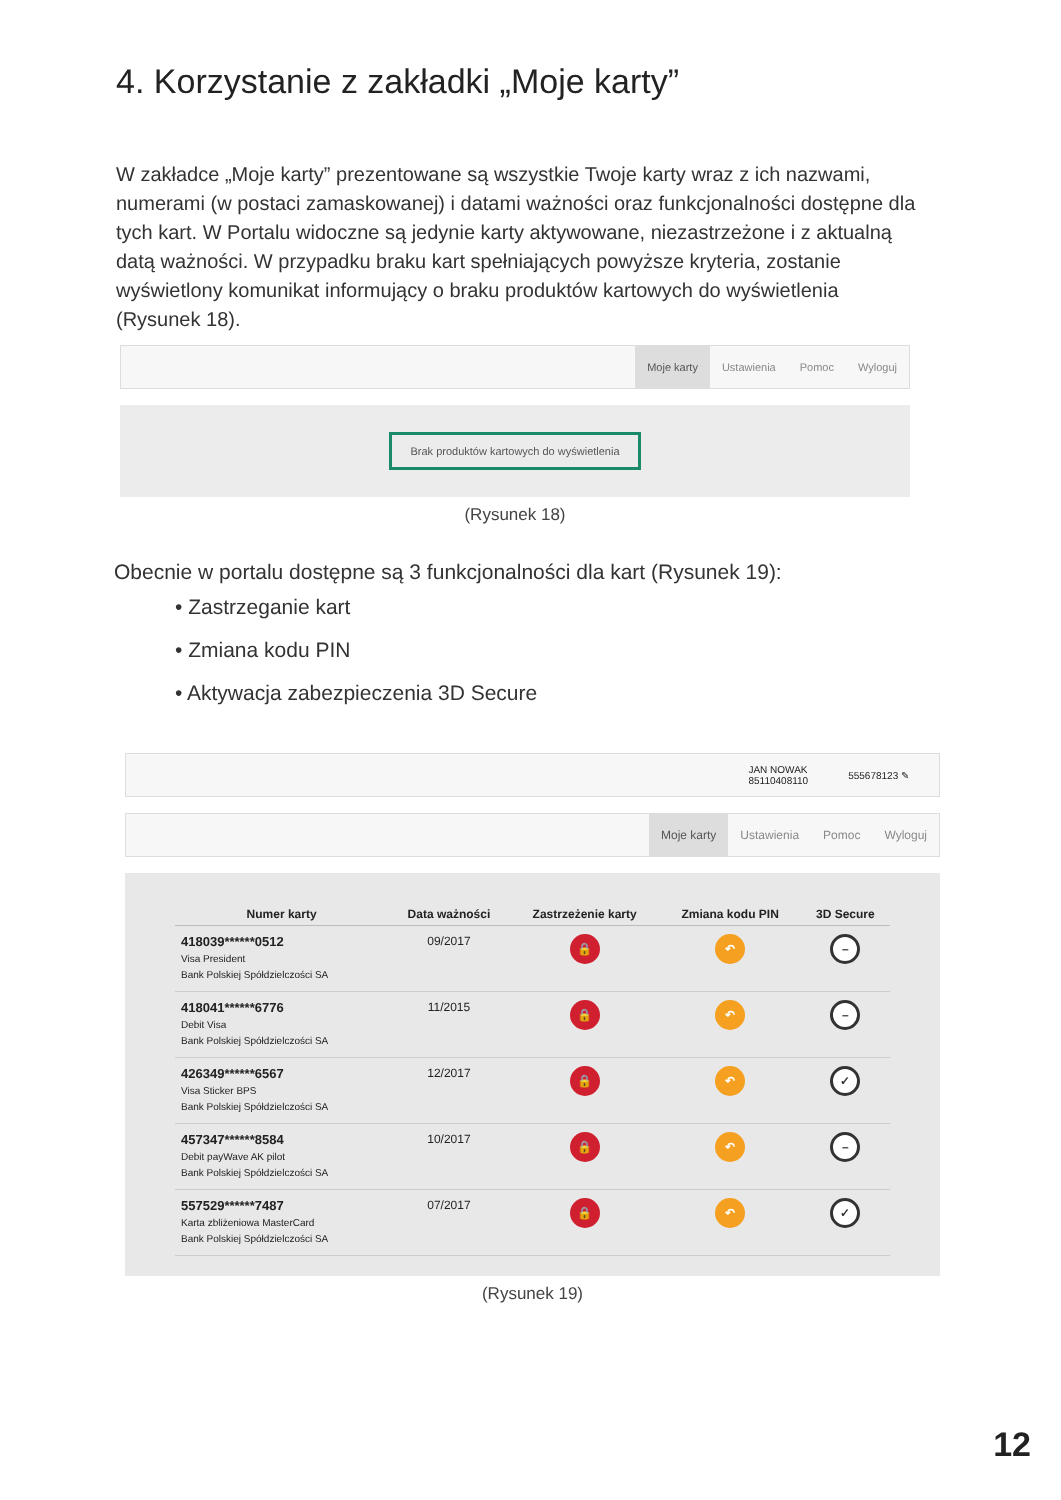4. Korzystanie z zakładki „Moje karty”
W zakładce „Moje karty” prezentowane są wszystkie Twoje karty wraz z ich nazwami, numerami (w postaci zamaskowanej) i datami ważności oraz funkcjonalności dostępne dla tych kart. W Portalu widoczne są jedynie karty aktywowane, niezastrzeżone i z aktualną datą ważności. W przypadku braku kart spełniających powyższe kryteria, zostanie wyświetlony komunikat informujący o braku produktów kartowych do wyświetlenia (Rysunek 18).
Moje karty Ustawienia Pomoc Wyloguj
Brak produktów kartowych do wyświetlenia
(Rysunek 18)
Obecnie w portalu dostępne są 3 funkcjonalności dla kart (Rysunek 19):
• Zastrzeganie kart
• Zmiana kodu PIN
• Aktywacja zabezpieczenia 3D Secure
JAN NOWAK
85110408110 555678123 ✎
Moje karty Ustawienia Pomoc Wyloguj
| Numer karty | Data ważności | Zastrzeżenie karty | Zmiana kodu PIN | 3D Secure |
| --- | --- | --- | --- | --- |
| 418039******0512 Visa President Bank Polskiej Spółdzielczości SA | 09/2017 | 🔒 | ↶ | – |
| 418041******6776 Debit Visa Bank Polskiej Spółdzielczości SA | 11/2015 | 🔒 | ↶ | – |
| 426349******6567 Visa Sticker BPS Bank Polskiej Spółdzielczości SA | 12/2017 | 🔒 | ↶ | ✓ |
| 457347******8584 Debit payWave AK pilot Bank Polskiej Spółdzielczości SA | 10/2017 | 🔒 | ↶ | – |
| 557529******7487 Karta zbliżeniowa MasterCard Bank Polskiej Spółdzielczości SA | 07/2017 | 🔒 | ↶ | ✓ |
(Rysunek 19)
12